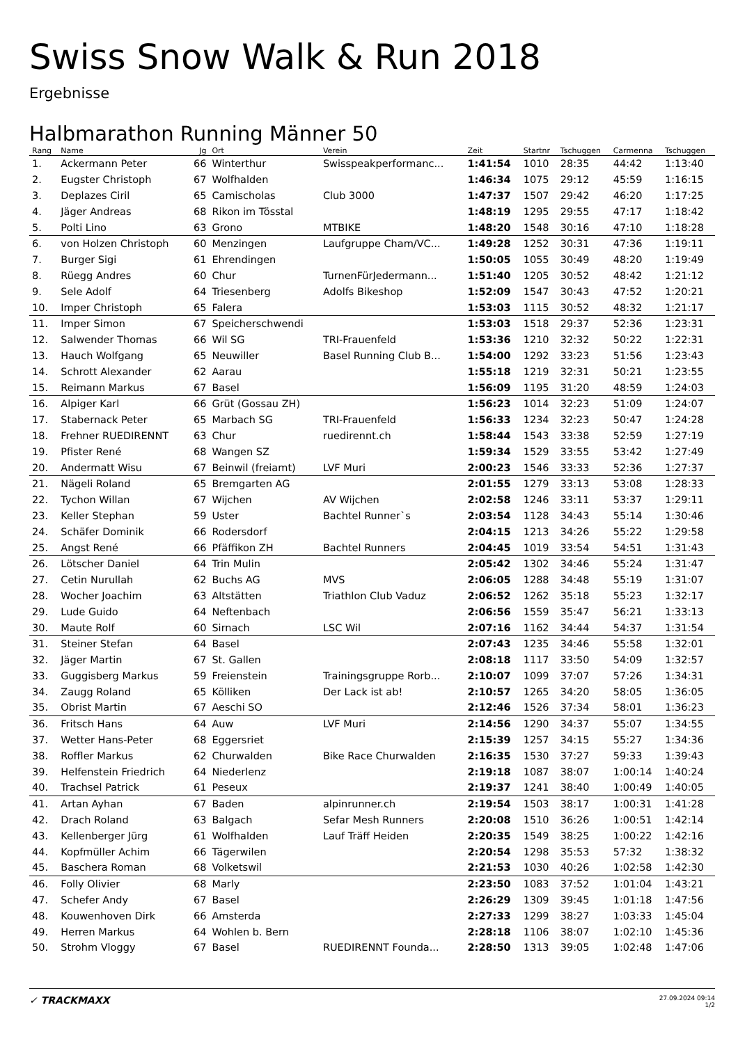Swiss Snow Walk & Run 2018
Ergebnisse
Halbmarathon Running Männer 50
| Rang | Name | Jg | Ort | Verein | Zeit | Startnr | Tschuggen | Carmenna | Tschuggen |
| --- | --- | --- | --- | --- | --- | --- | --- | --- | --- |
| 1. | Ackermann Peter | 66 | Winterthur | Swisspeakperformanc... | 1:41:54 | 1010 | 28:35 | 44:42 | 1:13:40 |
| 2. | Eugster Christoph | 67 | Wolfhalden | | 1:46:34 | 1075 | 29:12 | 45:59 | 1:16:15 |
| 3. | Deplazes Ciril | 65 | Camischolas | Club 3000 | 1:47:37 | 1507 | 29:42 | 46:20 | 1:17:25 |
| 4. | Jäger Andreas | 68 | Rikon im Tösstal | | 1:48:19 | 1295 | 29:55 | 47:17 | 1:18:42 |
| 5. | Polti Lino | 63 | Grono | MTBIKE | 1:48:20 | 1548 | 30:16 | 47:10 | 1:18:28 |
| 6. | von Holzen Christoph | 60 | Menzingen | Laufgruppe Cham/VC... | 1:49:28 | 1252 | 30:31 | 47:36 | 1:19:11 |
| 7. | Burger Sigi | 61 | Ehrendingen | | 1:50:05 | 1055 | 30:49 | 48:20 | 1:19:49 |
| 8. | Rüegg Andres | 60 | Chur | TurnenFürJedermann... | 1:51:40 | 1205 | 30:52 | 48:42 | 1:21:12 |
| 9. | Sele Adolf | 64 | Triesenberg | Adolfs Bikeshop | 1:52:09 | 1547 | 30:43 | 47:52 | 1:20:21 |
| 10. | Imper Christoph | 65 | Falera | | 1:53:03 | 1115 | 30:52 | 48:32 | 1:21:17 |
| 11. | Imper Simon | 67 | Speicherschwendi | | 1:53:03 | 1518 | 29:37 | 52:36 | 1:23:31 |
| 12. | Salwender Thomas | 66 | Wil SG | TRI-Frauenfeld | 1:53:36 | 1210 | 32:32 | 50:22 | 1:22:31 |
| 13. | Hauch Wolfgang | 65 | Neuwiller | Basel Running Club B... | 1:54:00 | 1292 | 33:23 | 51:56 | 1:23:43 |
| 14. | Schrott Alexander | 62 | Aarau | | 1:55:18 | 1219 | 32:31 | 50:21 | 1:23:55 |
| 15. | Reimann Markus | 67 | Basel | | 1:56:09 | 1195 | 31:20 | 48:59 | 1:24:03 |
| 16. | Alpiger Karl | 66 | Grüt (Gossau ZH) | | 1:56:23 | 1014 | 32:23 | 51:09 | 1:24:07 |
| 17. | Stabernack Peter | 65 | Marbach SG | TRI-Frauenfeld | 1:56:33 | 1234 | 32:23 | 50:47 | 1:24:28 |
| 18. | Frehner RUEDIRENNT | 63 | Chur | ruedirennt.ch | 1:58:44 | 1543 | 33:38 | 52:59 | 1:27:19 |
| 19. | Pfister René | 68 | Wangen SZ | | 1:59:34 | 1529 | 33:55 | 53:42 | 1:27:49 |
| 20. | Andermatt Wisu | 67 | Beinwil (freiamt) | LVF Muri | 2:00:23 | 1546 | 33:33 | 52:36 | 1:27:37 |
| 21. | Nägeli Roland | 65 | Bremgarten AG | | 2:01:55 | 1279 | 33:13 | 53:08 | 1:28:33 |
| 22. | Tychon Willan | 67 | Wijchen | AV Wijchen | 2:02:58 | 1246 | 33:11 | 53:37 | 1:29:11 |
| 23. | Keller Stephan | 59 | Uster | Bachtel Runner`s | 2:03:54 | 1128 | 34:43 | 55:14 | 1:30:46 |
| 24. | Schäfer Dominik | 66 | Rodersdorf | | 2:04:15 | 1213 | 34:26 | 55:22 | 1:29:58 |
| 25. | Angst René | 66 | Pfäffikon ZH | Bachtel Runners | 2:04:45 | 1019 | 33:54 | 54:51 | 1:31:43 |
| 26. | Lötscher Daniel | 64 | Trin Mulin | | 2:05:42 | 1302 | 34:46 | 55:24 | 1:31:47 |
| 27. | Cetin Nurullah | 62 | Buchs AG | MVS | 2:06:05 | 1288 | 34:48 | 55:19 | 1:31:07 |
| 28. | Wocher Joachim | 63 | Altstätten | Triathlon Club Vaduz | 2:06:52 | 1262 | 35:18 | 55:23 | 1:32:17 |
| 29. | Lude Guido | 64 | Neftenbach | | 2:06:56 | 1559 | 35:47 | 56:21 | 1:33:13 |
| 30. | Maute Rolf | 60 | Sirnach | LSC Wil | 2:07:16 | 1162 | 34:44 | 54:37 | 1:31:54 |
| 31. | Steiner Stefan | 64 | Basel | | 2:07:43 | 1235 | 34:46 | 55:58 | 1:32:01 |
| 32. | Jäger Martin | 67 | St. Gallen | | 2:08:18 | 1117 | 33:50 | 54:09 | 1:32:57 |
| 33. | Guggisberg Markus | 59 | Freienstein | Trainingsgruppe Rorb... | 2:10:07 | 1099 | 37:07 | 57:26 | 1:34:31 |
| 34. | Zaugg Roland | 65 | Kölliken | Der Lack ist ab! | 2:10:57 | 1265 | 34:20 | 58:05 | 1:36:05 |
| 35. | Obrist Martin | 67 | Aeschi SO | | 2:12:46 | 1526 | 37:34 | 58:01 | 1:36:23 |
| 36. | Fritsch Hans | 64 | Auw | LVF Muri | 2:14:56 | 1290 | 34:37 | 55:07 | 1:34:55 |
| 37. | Wetter Hans-Peter | 68 | Eggersriet | | 2:15:39 | 1257 | 34:15 | 55:27 | 1:34:36 |
| 38. | Roffler Markus | 62 | Churwalden | Bike Race Churwalden | 2:16:35 | 1530 | 37:27 | 59:33 | 1:39:43 |
| 39. | Helfenstein Friedrich | 64 | Niederlenz | | 2:19:18 | 1087 | 38:07 | 1:00:14 | 1:40:24 |
| 40. | Trachsel Patrick | 61 | Peseux | | 2:19:37 | 1241 | 38:40 | 1:00:49 | 1:40:05 |
| 41. | Artan Ayhan | 67 | Baden | alpinrunner.ch | 2:19:54 | 1503 | 38:17 | 1:00:31 | 1:41:28 |
| 42. | Drach Roland | 63 | Balgach | Sefar Mesh Runners | 2:20:08 | 1510 | 36:26 | 1:00:51 | 1:42:14 |
| 43. | Kellenberger Jürg | 61 | Wolfhalden | Lauf Träff Heiden | 2:20:35 | 1549 | 38:25 | 1:00:22 | 1:42:16 |
| 44. | Kopfmüller Achim | 66 | Tägerwilen | | 2:20:54 | 1298 | 35:53 | 57:32 | 1:38:32 |
| 45. | Baschera Roman | 68 | Volketswil | | 2:21:53 | 1030 | 40:26 | 1:02:58 | 1:42:30 |
| 46. | Folly Olivier | 68 | Marly | | 2:23:50 | 1083 | 37:52 | 1:01:04 | 1:43:21 |
| 47. | Schefer Andy | 67 | Basel | | 2:26:29 | 1309 | 39:45 | 1:01:18 | 1:47:56 |
| 48. | Kouwenhoven Dirk | 66 | Amsterda | | 2:27:33 | 1299 | 38:27 | 1:03:33 | 1:45:04 |
| 49. | Herren Markus | 64 | Wohlen b. Bern | | 2:28:18 | 1106 | 38:07 | 1:02:10 | 1:45:36 |
| 50. | Strohm Vloggy | 67 | Basel | RUEDIRENNT Founda... | 2:28:50 | 1313 | 39:05 | 1:02:48 | 1:47:06 |
✓ TRACKMAXX
27.09.2024 09:14
1/2